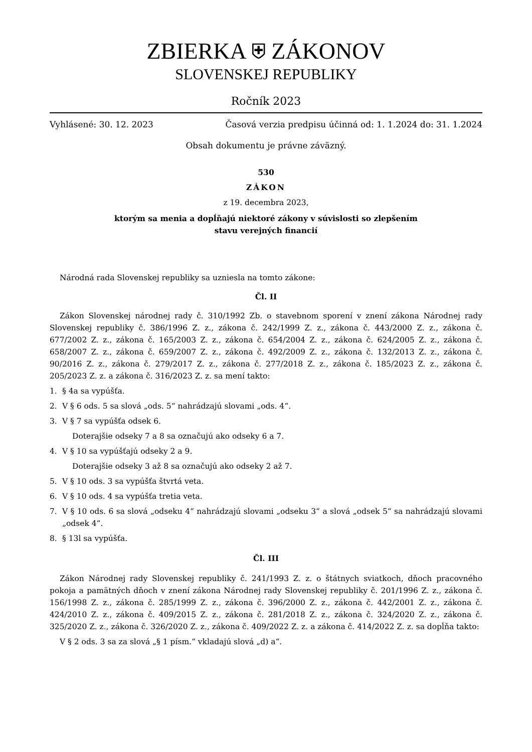ZBIERKA ⛨ ZÁKONOV
SLOVENSKEJ REPUBLIKY
Ročník 2023
Vyhlásené: 30. 12. 2023 Časová verzia predpisu účinná od: 1. 1.2024 do: 31. 1.2024
Obsah dokumentu je právne záväzný.
530
ZÁKON
z 19. decembra 2023,
ktorým sa menia a dopĺňajú niektoré zákony v súvislosti so zlepšením
stavu verejných financií
Národná rada Slovenskej republiky sa uzniesla na tomto zákone:
Čl. II
Zákon Slovenskej národnej rady č. 310/1992 Zb. o stavebnom sporení v znení zákona Národnej rady Slovenskej republiky č. 386/1996 Z. z., zákona č. 242/1999 Z. z., zákona č. 443/2000 Z. z., zákona č. 677/2002 Z. z., zákona č. 165/2003 Z. z., zákona č. 654/2004 Z. z., zákona č. 624/2005 Z. z., zákona č. 658/2007 Z. z., zákona č. 659/2007 Z. z., zákona č. 492/2009 Z. z., zákona č. 132/2013 Z. z., zákona č. 90/2016 Z. z., zákona č. 279/2017 Z. z., zákona č. 277/2018 Z. z., zákona č. 185/2023 Z. z., zákona č. 205/2023 Z. z. a zákona č. 316/2023 Z. z. sa mení takto:
1. § 4a sa vypúšťa.
2. V § 6 ods. 5 sa slová „ods. 5“ nahrádzajú slovami „ods. 4“.
3. V § 7 sa vypúšťa odsek 6.
Doterajšie odseky 7 a 8 sa označujú ako odseky 6 a 7.
4. V § 10 sa vypúšťajú odseky 2 a 9.
Doterajšie odseky 3 až 8 sa označujú ako odseky 2 až 7.
5. V § 10 ods. 3 sa vypúšťa štvrtá veta.
6. V § 10 ods. 4 sa vypúšťa tretia veta.
7. V § 10 ods. 6 sa slová „odseku 4“ nahrádzajú slovami „odseku 3“ a slová „odsek 5“ sa nahrádzajú slovami „odsek 4“.
8. § 13l sa vypúšťa.
Čl. III
Zákon Národnej rady Slovenskej republiky č. 241/1993 Z. z. o štátnych sviatkoch, dňoch pracovného pokoja a pamätných dňoch v znení zákona Národnej rady Slovenskej republiky č. 201/1996 Z. z., zákona č. 156/1998 Z. z., zákona č. 285/1999 Z. z., zákona č. 396/2000 Z. z., zákona č. 442/2001 Z. z., zákona č. 424/2010 Z. z., zákona č. 409/2015 Z. z., zákona č. 281/2018 Z. z., zákona č. 324/2020 Z. z., zákona č. 325/2020 Z. z., zákona č. 326/2020 Z. z., zákona č. 409/2022 Z. z. a zákona č. 414/2022 Z. z. sa dopĺňa takto:
V § 2 ods. 3 sa za slová „§ 1 písm.“ vkladajú slová „d) a“.